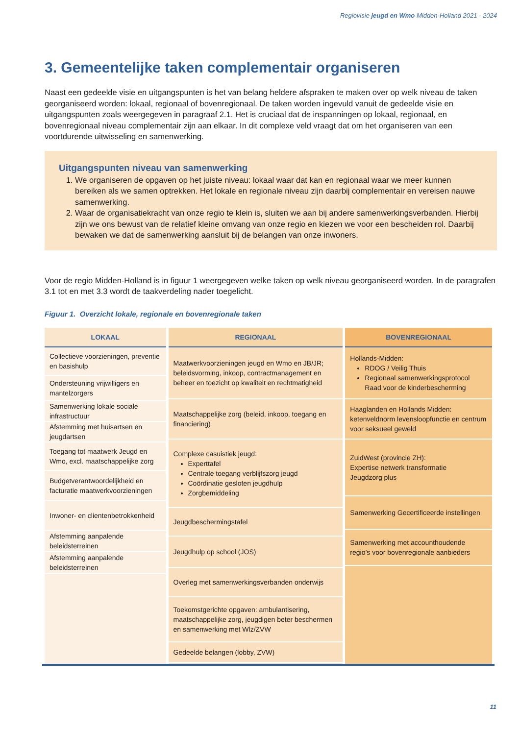Regiovisie jeugd en Wmo Midden-Holland 2021 - 2024
3. Gemeentelijke taken complementair organiseren
Naast een gedeelde visie en uitgangspunten is het van belang heldere afspraken te maken over op welk niveau de taken georganiseerd worden: lokaal, regionaal of bovenregionaal. De taken worden ingevuld vanuit de gedeelde visie en uitgangspunten zoals weergegeven in paragraaf 2.1. Het is cruciaal dat de inspanningen op lokaal, regionaal, en bovenregionaal niveau complementair zijn aan elkaar. In dit complexe veld vraagt dat om het organiseren van een voortdurende uitwisseling en samenwerking.
Uitgangspunten niveau van samenwerking
1. We organiseren de opgaven op het juiste niveau: lokaal waar dat kan en regionaal waar we meer kunnen bereiken als we samen optrekken. Het lokale en regionale niveau zijn daarbij complementair en vereisen nauwe samenwerking.
2. Waar de organisatiekracht van onze regio te klein is, sluiten we aan bij andere samenwerkingsverbanden. Hierbij zijn we ons bewust van de relatief kleine omvang van onze regio en kiezen we voor een bescheiden rol. Daarbij bewaken we dat de samenwerking aansluit bij de belangen van onze inwoners.
Voor de regio Midden-Holland is in figuur 1 weergegeven welke taken op welk niveau georganiseerd worden. In de paragrafen 3.1 tot en met 3.3 wordt de taakverdeling nader toegelicht.
Figuur 1. Overzicht lokale, regionale en bovenregionale taken
| LOKAAL | REGIONAAL | BOVENREGIONAAL |
| --- | --- | --- |
| Collectieve voorzieningen, preventie en basishulp Ondersteuning vrijwilligers en mantelzorgers Samenwerking lokale sociale infrastructuur Afstemming met huisartsen en jeugdartsen Toegang tot maatwerk Jeugd en Wmo, excl. maatschappelijke zorg Budgetverantwoordelijkheid en facturatie maatwerkvoorzieningen Inwoner- en clientenbetrokkenheid Afstemming aanpalende beleidsterreinen Afstemming aanpalende beleidsterreinen | Maatwerkvoorzieningen jeugd en Wmo en JB/JR; beleidsvorming, inkoop, contractmanagement en beheer en toezicht op kwaliteit en rechtmatigheid Maatschappelijke zorg (beleid, inkoop, toegang en financiering) Complexe casuistiek jeugd: Experttafel Centrale toegang verblijfszorg jeugd Coördinatie gesloten jeugdhulp Zorgbemiddeling Jeugdbeschermingstafel Jeugdhulp op school (JOS) Overleg met samenwerkingsverbanden onderwijs Toekomstgerichte opgaven: ambulantisering, maatschappelijke zorg, jeugdigen beter beschermen en samenwerking met Wlz/ZVW Gedeelde belangen (lobby, ZVW) | Hollands-Midden: RDOG / Veilig Thuis Regionaal samenwerkingsprotocol Raad voor de kinderbescherming Haaglanden en Hollands Midden: ketenveldnorm levensloopfunctie en centrum voor seksueel geweld ZuidWest (provincie ZH): Expertise netwerk transformatie Jeugdzorg plus Samenwerking Gecertificeerde instellingen Samenwerking met accounthoudende regio’s voor bovenregionale aanbieders |
11